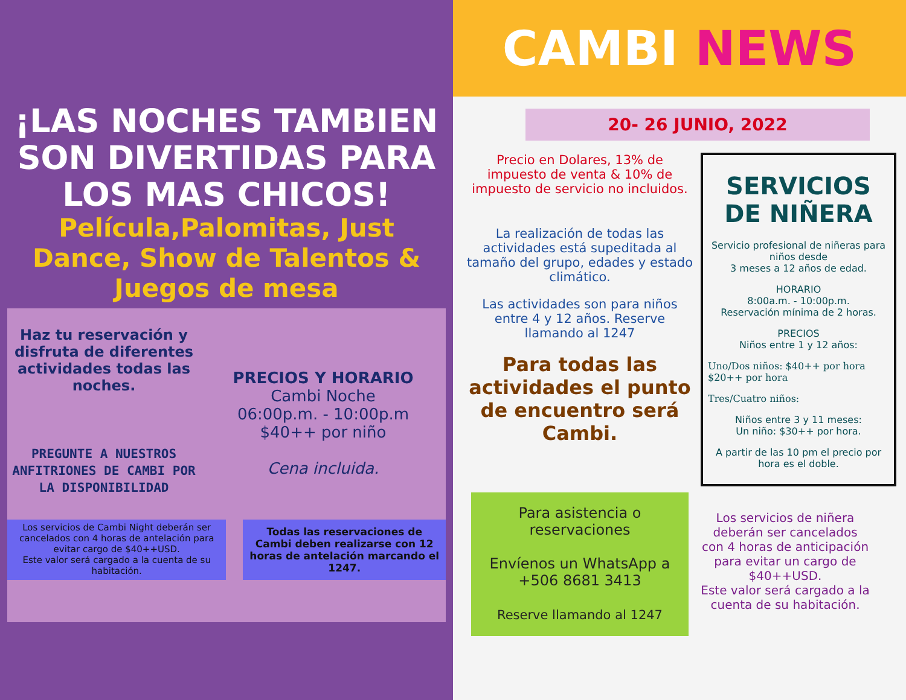¡LAS NOCHES TAMBIEN SON DIVERTIDAS PARA LOS MAS CHICOS!
Película,Palomitas, Just Dance, Show de Talentos & Juegos de mesa
Haz tu reservación y disfruta de diferentes actividades todas las noches.
PREGUNTE A NUESTROS ANFITRIONES DE CAMBI POR LA DISPONIBILIDAD
PRECIOS Y HORARIO
Cambi Noche
06:00p.m. - 10:00p.m
$40++ por niño
Cena incluida.
Los servicios de Cambi Night deberán ser cancelados con 4 horas de antelación para evitar cargo de $40++USD.
Este valor será cargado a la cuenta de su habitación.
Todas las reservaciones de Cambi deben realizarse con 12 horas de antelación marcando el 1247.
CAMBI NEWS
20- 26 JUNIO, 2022
Precio en Dolares, 13% de impuesto de venta & 10% de impuesto de servicio no incluidos.
La realización de todas las actividades está supeditada al tamaño del grupo, edades y estado climático.
Las actividades son para niños entre 4 y 12 años. Reserve llamando al 1247
Para todas las actividades el punto de encuentro será Cambi.
SERVICIOS DE NIÑERA
Servicio profesional de niñeras para niños desde
3 meses a 12 años de edad.
HORARIO
8:00a.m. - 10:00p.m.
Reservación mínima de 2 horas.
PRECIOS
Niños entre 1 y 12 años:
Uno/Dos niños: $40++ por hora
$20++ por hora
Tres/Cuatro niños:
Niños entre 3 y 11 meses:
Un niño: $30++ por hora.
A partir de las 10 pm el precio por hora es el doble.
Para asistencia o reservaciones
Envíenos un WhatsApp a
+506 8681 3413
Reserve llamando al 1247
Los servicios de niñera deberán ser cancelados con 4 horas de anticipación para evitar un cargo de $40++USD.
Este valor será cargado a la cuenta de su habitación.